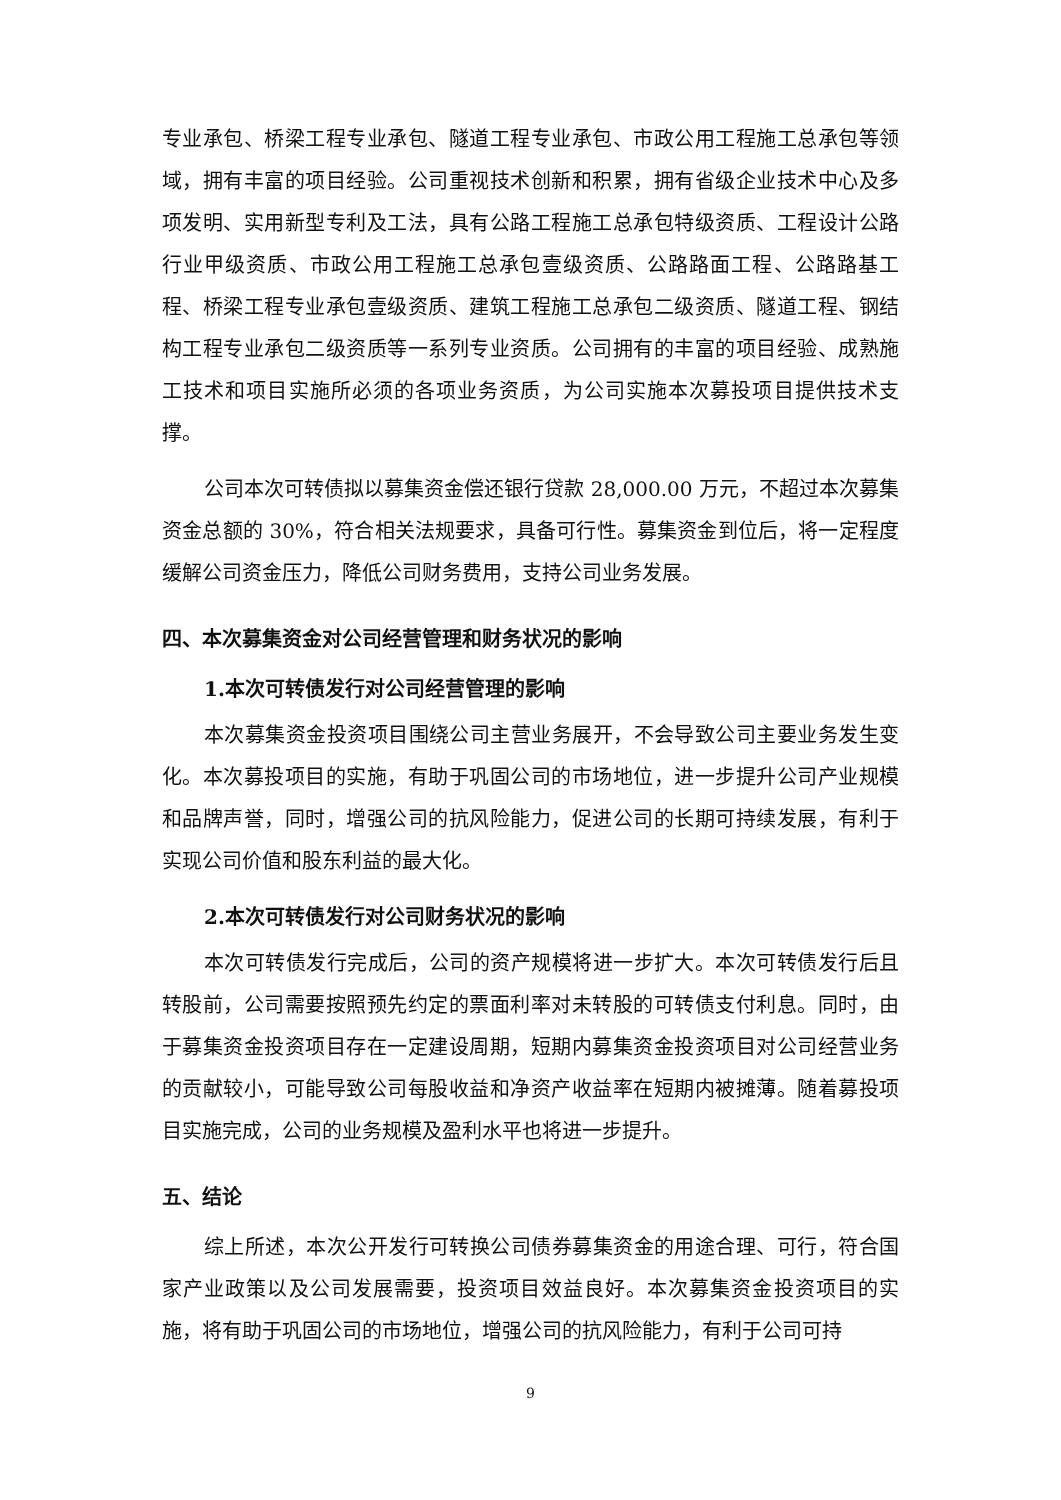专业承包、桥梁工程专业承包、隧道工程专业承包、市政公用工程施工总承包等领域，拥有丰富的项目经验。公司重视技术创新和积累，拥有省级企业技术中心及多项发明、实用新型专利及工法，具有公路工程施工总承包特级资质、工程设计公路行业甲级资质、市政公用工程施工总承包壹级资质、公路路面工程、公路路基工程、桥梁工程专业承包壹级资质、建筑工程施工总承包二级资质、隧道工程、钢结构工程专业承包二级资质等一系列专业资质。公司拥有的丰富的项目经验、成熟施工技术和项目实施所必须的各项业务资质，为公司实施本次募投项目提供技术支撑。
公司本次可转债拟以募集资金偿还银行贷款 28,000.00 万元，不超过本次募集资金总额的 30%，符合相关法规要求，具备可行性。募集资金到位后，将一定程度缓解公司资金压力，降低公司财务费用，支持公司业务发展。
四、本次募集资金对公司经营管理和财务状况的影响
1.本次可转债发行对公司经营管理的影响
本次募集资金投资项目围绕公司主营业务展开，不会导致公司主要业务发生变化。本次募投项目的实施，有助于巩固公司的市场地位，进一步提升公司产业规模和品牌声誉，同时，增强公司的抗风险能力，促进公司的长期可持续发展，有利于实现公司价值和股东利益的最大化。
2.本次可转债发行对公司财务状况的影响
本次可转债发行完成后，公司的资产规模将进一步扩大。本次可转债发行后且转股前，公司需要按照预先约定的票面利率对未转股的可转债支付利息。同时，由于募集资金投资项目存在一定建设周期，短期内募集资金投资项目对公司经营业务的贡献较小，可能导致公司每股收益和净资产收益率在短期内被摊薄。随着募投项目实施完成，公司的业务规模及盈利水平也将进一步提升。
五、结论
综上所述，本次公开发行可转换公司债券募集资金的用途合理、可行，符合国家产业政策以及公司发展需要，投资项目效益良好。本次募集资金投资项目的实施，将有助于巩固公司的市场地位，增强公司的抗风险能力，有利于公司可持
9